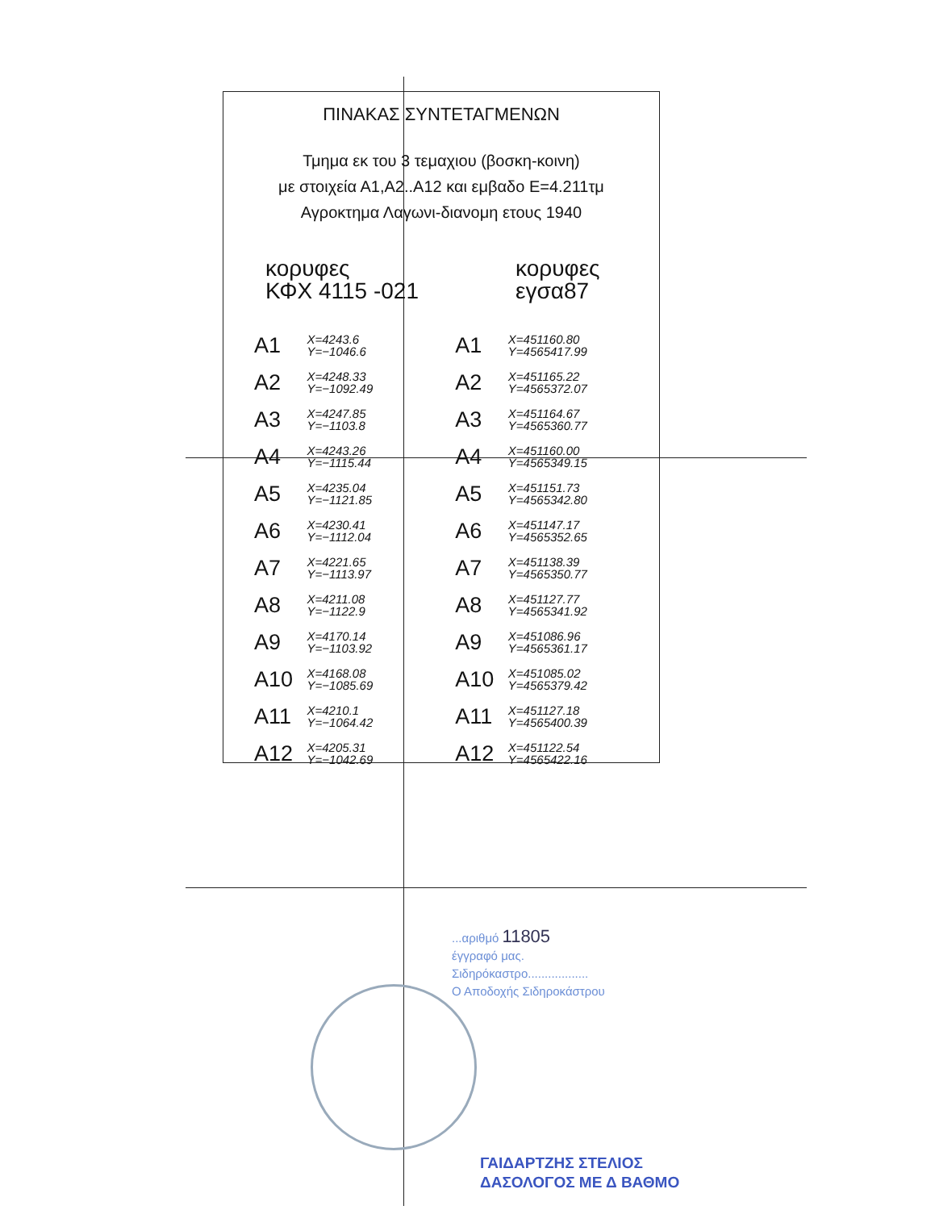ΠΙΝΑΚΑΣ ΣΥΝΤΕΤΑΓΜΕΝΩΝ
Τμημα εκ του 3 τεμαχιου (βοσκη-κοινη)
με στοιχεία Α1,Α2..Α12 και εμβαδο Ε=4.211τμ
Αγροκτημα Λαγωνι-διανομη ετους 1940
κορυφες
ΚΦΧ 4115 -021
κορυφες
εγσα87
| Α1 | X=4243.6 Y=−1046.6 | Α1 | X=451160.80 Y=4565417.99 |
| Α2 | X=4248.33 Y=−1092.49 | Α2 | X=451165.22 Y=4565372.07 |
| Α3 | X=4247.85 Y=−1103.8 | Α3 | X=451164.67 Y=4565360.77 |
| Α4 | X=4243.26 Y=−1115.44 | Α4 | X=451160.00 Y=4565349.15 |
| Α5 | X=4235.04 Y=−1121.85 | Α5 | X=451151.73 Y=4565342.80 |
| Α6 | X=4230.41 Y=−1112.04 | Α6 | X=451147.17 Y=4565352.65 |
| Α7 | X=4221.65 Y=−1113.97 | Α7 | X=451138.39 Y=4565350.77 |
| Α8 | X=4211.08 Y=−1122.9 | Α8 | X=451127.77 Y=4565341.92 |
| Α9 | X=4170.14 Y=−1103.92 | Α9 | X=451086.96 Y=4565361.17 |
| Α10 | X=4168.08 Y=−1085.69 | Α10 | X=451085.02 Y=4565379.42 |
| Α11 | X=4210.1 Y=−1064.42 | Α11 | X=451127.18 Y=4565400.39 |
| Α12 | X=4205.31 Y=−1042.69 | Α12 | X=451122.54 Y=4565422.16 |
...αριθμό 11805
έγγραφό μας.
Σιδηρόκαστρο..................
Ο Αποδοχής Σιδηροκάστρου
ΓΑΙΔΑΡΤΖΗΣ ΣΤΕΛΙΟΣ
ΔΑΣΟΛΟΓΟΣ ΜΕ Δ ΒΑΘΜΟ